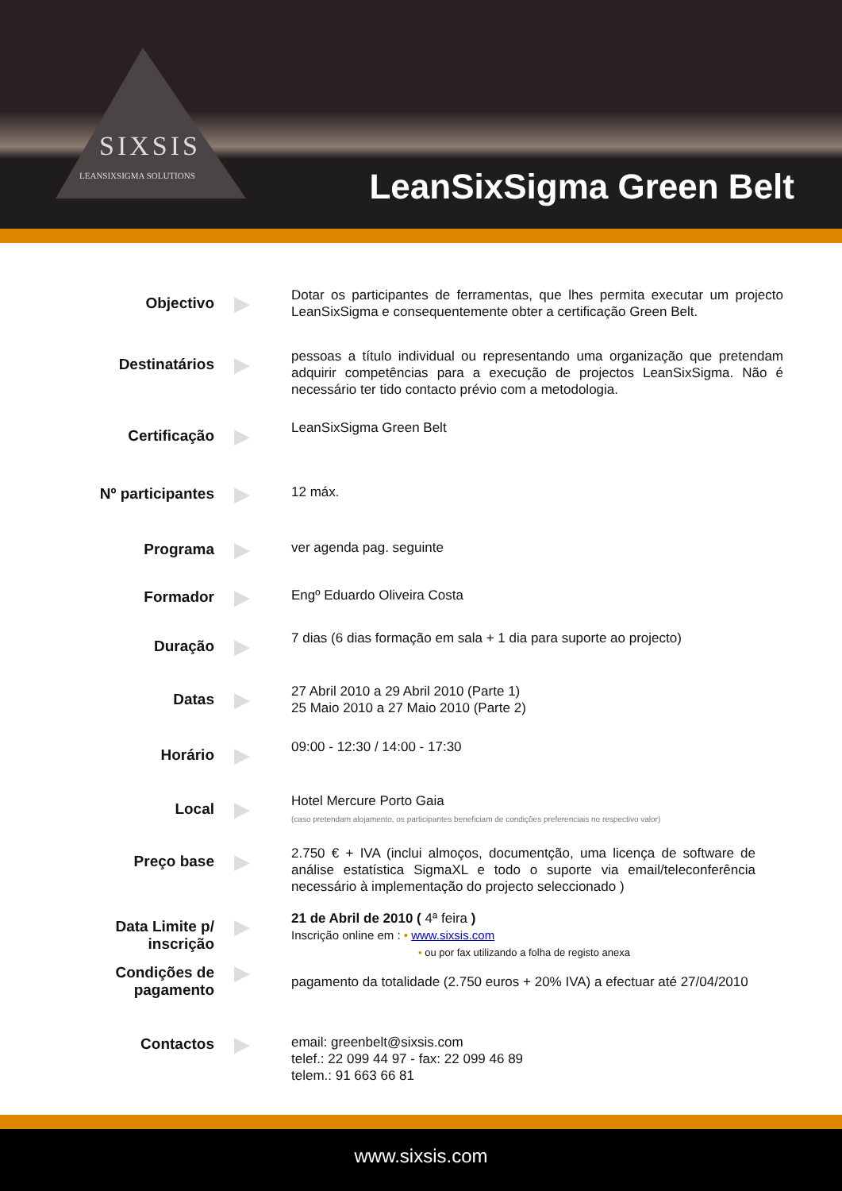SIXSIS
LEANSIXSIGMA SOLUTIONS
LeanSixSigma Green Belt
Objectivo
▶
Dotar os participantes de ferramentas, que lhes permita executar um projecto LeanSixSigma e consequentemente obter a certificação Green Belt.
Destinatários
▶
pessoas a título individual ou representando uma organização que pretendam adquirir competências para a execução de projectos LeanSixSigma. Não é necessário ter tido contacto prévio com a metodologia.
Certificação
▶
LeanSixSigma Green Belt
Nº participantes
▶
12 máx.
Programa
▶
ver agenda pag. seguinte
Formador
▶
Engº Eduardo Oliveira Costa
Duração
▶
7 dias (6 dias formação em sala + 1 dia para suporte ao projecto)
Datas
▶
27 Abril 2010 a 29 Abril 2010 (Parte 1)
25 Maio 2010 a 27 Maio 2010 (Parte 2)
Horário
▶
09:00 - 12:30 / 14:00 - 17:30
Local
▶
Hotel Mercure Porto Gaia
(caso pretendam alojamento, os participantes beneficiam de condições preferenciais no respectivo valor)
Preço base
▶
2.750 € + IVA (inclui almoços, documentção, uma licença de software de análise estatística SigmaXL e todo o suporte via email/teleconferência necessário à implementação do projecto seleccionado )
Data Limite p/
inscrição
▶
21 de Abril de 2010 ( 4ª feira )
Inscrição online em : • www.sixsis.com
• ou por fax utilizando a folha de registo anexa
Condições de
pagamento
▶
pagamento da totalidade (2.750 euros + 20% IVA) a efectuar até 27/04/2010
Contactos
▶
email: greenbelt@sixsis.com
telef.: 22 099 44 97 - fax: 22 099 46 89
telem.: 91 663 66 81
www.sixsis.com